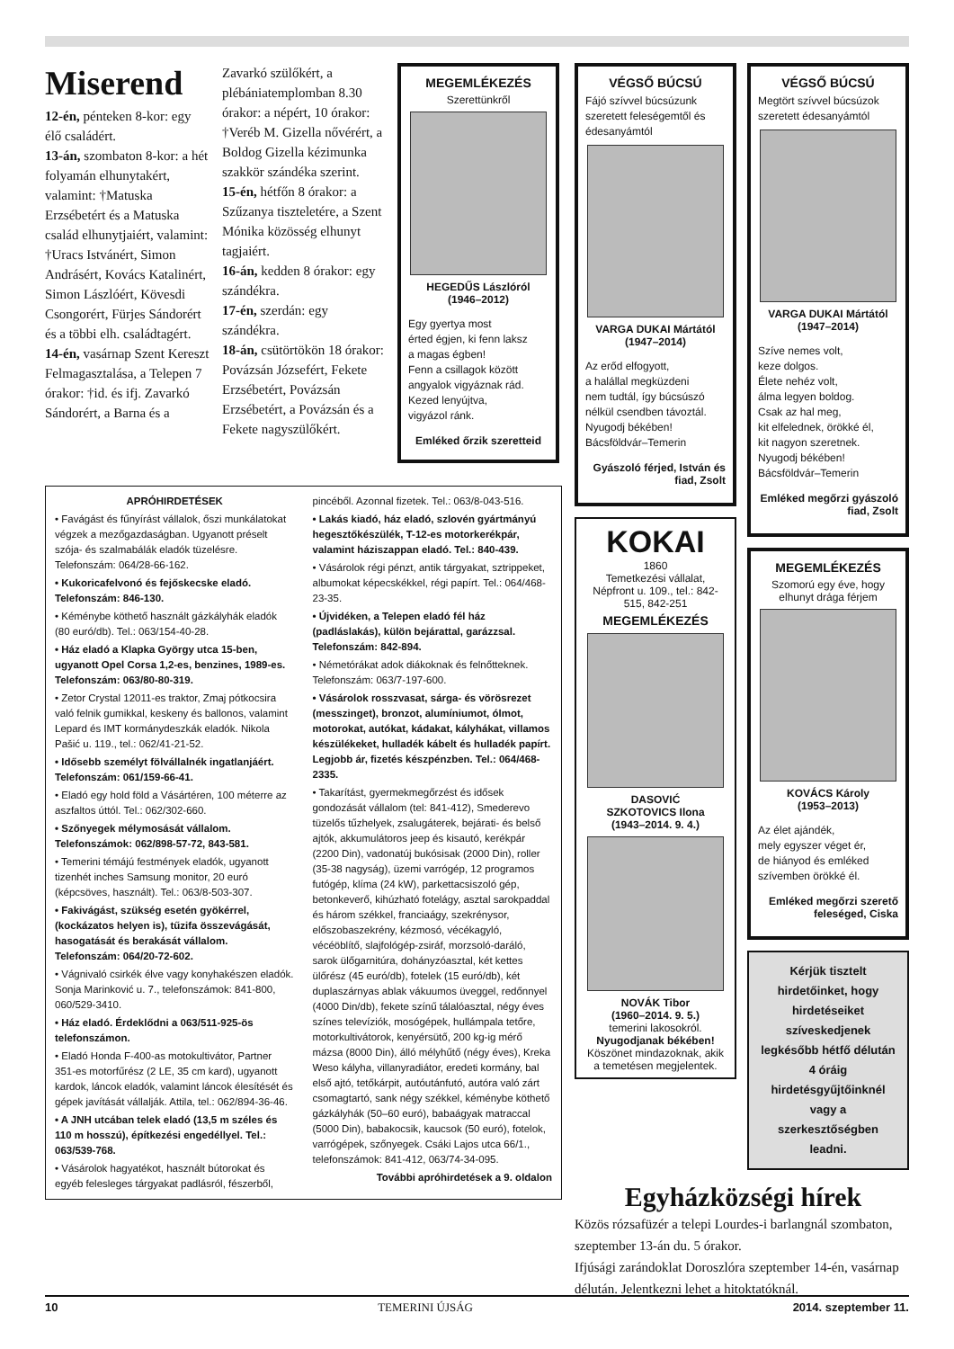Miserend
12-én, pénteken 8-kor: egy élő családért.
13-án, szombaton 8-kor: a hét folyamán elhunytakért, valamint: †Matuska Erzsébetért és a Matuska család elhunytjaiért, valamint: †Uracs Istvánért, Simon Andrásért, Kovács Katalinért, Simon Lászlóért, Kövesdi Csongorért, Fürjes Sándorért és a többi elh. családtagért.
14-én, vasárnap Szent Kereszt Felmagasztalása, a Telepen 7 órakor: †id. és ifj. Zavarkó Sándorért, a Barna és a Zavarkó szülőkért, a plébániatemplomban 8.30 órakor: a népért, 10 órakor: †Veréb M. Gizella nővérért, a Boldog Gizella kézimunka szakkör szándéka szerint.
15-én, hétfőn 8 órakor: a Szűzanya tiszteletére, a Szent Mónika közösség elhunyt tagjaiért.
16-án, kedden 8 órakor: egy szándékra.
17-én, szerdán: egy szándékra.
18-án, csütörtökön 18 órakor: Povázsán Józsefért, Fekete Erzsébetért, Povázsán Erzsébetért, a Povázsán és a Fekete nagyszülőkért.
MEGEMLÉKEZÉS
Szerettünkről
HEGEDŰS Lászlóról
(1946–2012)
Egy gyertya most
érted égjen, ki fenn laksz
a magas égben!
Fenn a csillagok között
angyalok vigyáznak rád.
Kezed lenyújtva,
vigyázol ránk.
Emléked őrzik szeretteid
APRÓHIRDETÉSEK
• Favágást és fűnyírást vállalok, őszi munkálatokat végzek a mezőgazdaságban. Ugyanott préselt szója- és szalmabálák eladók tüzelésre. Telefonszám: 064/28-66-162.
• Kukoricafelvonó és fejőskecske eladó. Telefonszám: 846-130.
• Kéménybe köthető használt gázkályhák eladók (80 euró/db). Tel.: 063/154-40-28.
• Ház eladó a Klapka György utca 15-ben, ugyanott Opel Corsa 1,2-es, benzines, 1989-es. Telefonszám: 063/80-80-319.
• Zetor Crystal 12011-es traktor, Zmaj pótkocsira való felnik gumikkal, keskeny és ballonos, valamint Lepard és IMT kormánydeszkák eladók. Nikola Pašić u. 119., tel.: 062/41-21-52.
• Idősebb személyt fölvállalnék ingatlanjáért. Telefonszám: 061/159-66-41.
• Eladó egy hold föld a Vásártéren, 100 méterre az aszfaltos úttól. Tel.: 062/302-660.
• Szőnyegek mélymosását vállalom. Telefonszámok: 062/898-57-72, 843-581.
• Temerini témájú festmények eladók, ugyanott tizenhét inches Samsung monitor, 20 euró (képcsöves, használt). Tel.: 063/8-503-307.
• Fakivágást, szükség esetén gyökérrel, (kockázatos helyen is), tűzifa összevágását, hasogatását és berakását vállalom. Telefonszám: 064/20-72-602.
• Vágnivaló csirkék élve vagy konyhakészen eladók. Sonja Marinković u. 7., telefonszámok: 841-800, 060/529-3410.
• Ház eladó. Érdeklődni a 063/511-925-ös telefonszámon.
• Eladó Honda F-400-as motokultivátor, Partner 351-es motorfűrész (2 LE, 35 cm kard), ugyanott kardok, láncok eladók, valamint láncok élesítését és gépek javítását vállalják. Attila, tel.: 062/894-36-46.
• A JNH utcában telek eladó (13,5 m széles és 110 m hosszú), építkezési engedéllyel. Tel.: 063/539-768.
• Vásárolok hagyatékot, használt bútorokat és egyéb felesleges tárgyakat padlásról, fészerből, pincéből. Azonnal fizetek. Tel.: 063/8-043-516.
• Lakás kiadó, ház eladó, szlovén gyártmányú hegesztőkészülék, T-12-es motorkerékpár, valamint háziszappan eladó. Tel.: 840-439.
• Vásárolok régi pénzt, antik tárgyakat, sztrippeket, albumokat képecskékkel, régi papírt. Tel.: 064/468-23-35.
• Újvidéken, a Telepen eladó fél ház (padláslakás), külön bejárattal, garázzsal. Telefonszám: 842-894.
• Németórákat adok diákoknak és felnőtteknek. Telefonszám: 063/7-197-600.
• Vásárolok rosszvasat, sárga- és vörösrezet (messzinget), bronzot, alumíniumot, ólmot, motorokat, autókat, kádakat, kályhákat, villamos készülékeket, hulladék kábelt és hulladék papírt. Legjobb ár, fizetés készpénzben. Tel.: 064/468-2335.
• Takarítást, gyermekmegőrzést és idősek gondozását vállalom (tel: 841-412), Smederevo tüzelős tűzhelyek, zsalugáterek, bejárati- és belső ajtók, akkumulátoros jeep és kisautó, kerékpár (2200 Din), vadonatúj bukósisak (2000 Din), roller (35-38 nagyság), üzemi varrógép, 12 programos futógép, klíma (24 kW), parkettacsiszoló gép, betonkeverő, kihúzható fotelágy, asztal sarokpaddal és három székkel, franciaágy, szekrénysor, előszobaszekrény, kézmosó, vécékagyló, vécéöblítő, slajfológép-zsiráf, morzsoló-daráló, sarok ülőgarnitúra, dohányzóasztal, két kettes ülőrész (45 euró/db), fotelek (15 euró/db), két duplaszárnyas ablak vákuumos üveggel, redőnnyel (4000 Din/db), fekete színű tálalóasztal, négy éves színes televíziók, mosógépek, hullámpala tetőre, motorkultivátorok, kenyérsütő, 200 kg-ig mérő mázsa (8000 Din), álló mélyhűtő (négy éves), Kreka Weso kályha, villanyradiátor, eredeti kormány, bal első ajtó, tetőkárpit, autóutánfutó, autóra való zárt csomagtartó, sank négy székkel, kéménybe köthető gázkályhák (50–60 euró), babaágyak matraccal (5000 Din), babakocsik, kaucsok (50 euró), fotelok, varrógépek, szőnyegek. Csáki Lajos utca 66/1., telefonszámok: 841-412, 063/74-34-095.
További apróhirdetések a 9. oldalon
VÉGSŐ BÚCSÚ
Fájó szívvel búcsúzunk szeretett feleségemtől és édesanyámtól
VARGA DUKAI Mártától
(1947–2014)
Az erőd elfogyott,
a halállal megküzdeni
nem tudtál, így búcsúszó
nélkül csendben távoztál.
Nyugodj békében!
Bácsföldvár–Temerin
Gyászoló férjed, István és fiad, Zsolt
KOKAI
1860
Temetkezési vállalat, Népfront u. 109., tel.: 842-515, 842-251
MEGEMLÉKEZÉS
DASOVIĆ
SZKOTOVICS Ilona
(1943–2014. 9. 4.)
NOVÁK Tibor
(1960–2014. 9. 5.)
temerini lakosokról.
Nyugodjanak békében!
Köszönet mindazoknak, akik a temetésen megjelentek.
VÉGSŐ BÚCSÚ
Megtört szívvel búcsúzok szeretett édesanyámtól
VARGA DUKAI Mártától
(1947–2014)
Szíve nemes volt,
keze dolgos.
Élete nehéz volt,
álma legyen boldog.
Csak az hal meg,
kit elfelednek, örökké él,
kit nagyon szeretnek.
Nyugodj békében!
Bácsföldvár–Temerin
Emléked megőrzi gyászoló fiad, Zsolt
MEGEMLÉKEZÉS
Szomorú egy éve, hogy elhunyt drága férjem
KOVÁCS Károly
(1953–2013)
Az élet ajándék,
mely egyszer véget ér,
de hiányod és emléked
szívemben örökké él.
Emléked megőrzi szerető feleséged, Ciska
Kérjük tisztelt hirdetőinket, hogy hirdetéseiket szíveskedjenek legkésőbb hétfő délután 4 óráig hirdetésgyűjtőinknél vagy a szerkesztőségben leadni.
Egyházközségi hírek
Közös rózsafüzér a telepi Lourdes-i barlangnál szombaton, szeptember 13-án du. 5 órakor.
Ifjúsági zarándoklat Doroszlóra szeptember 14-én, vasárnap délután. Jelentkezni lehet a hitoktatóknál.
10 TEMERINI ÚJSÁG 2014. szeptember 11.